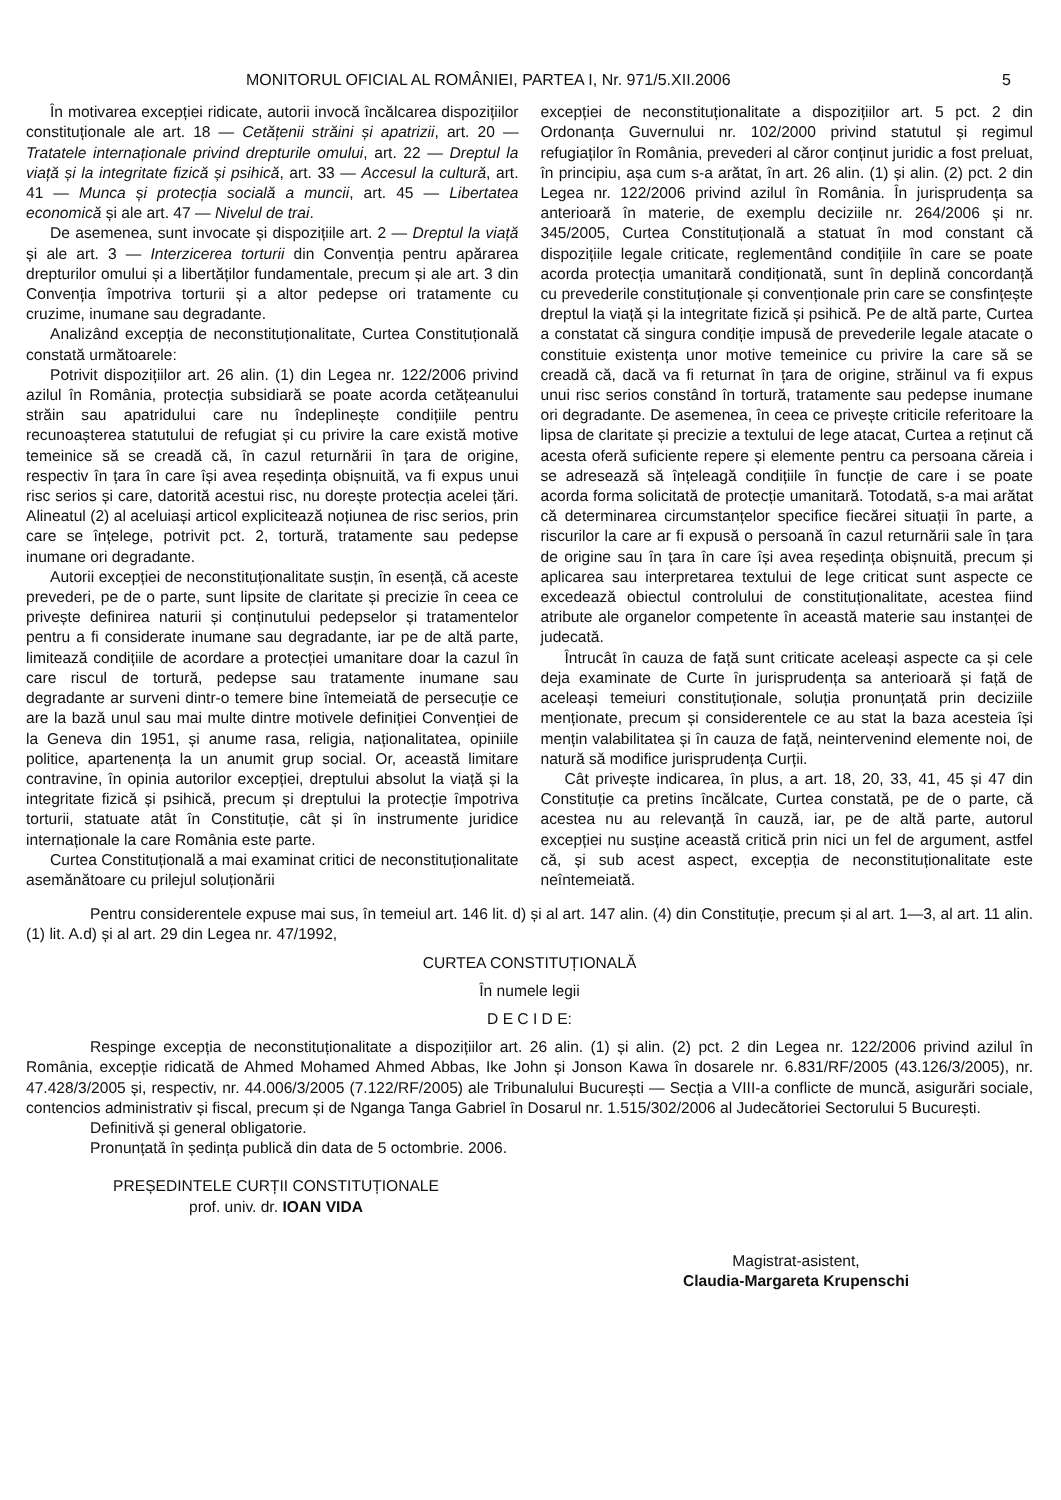MONITORUL OFICIAL AL ROMÂNIEI, PARTEA I, Nr. 971/5.XII.2006 5
În motivarea excepției ridicate, autorii invocă încălcarea dispozițiilor constituționale ale art. 18 — Cetățenii străini și apatrizii, art. 20 — Tratatele internaționale privind drepturile omului, art. 22 — Dreptul la viață și la integritate fizică și psihică, art. 33 — Accesul la cultură, art. 41 — Munca și protecția socială a muncii, art. 45 — Libertatea economică și ale art. 47 — Nivelul de trai.
De asemenea, sunt invocate și dispozițiile art. 2 — Dreptul la viață și ale art. 3 — Interzicerea torturii din Convenția pentru apărarea drepturilor omului și a libertăților fundamentale, precum și ale art. 3 din Convenția împotriva torturii și a altor pedepse ori tratamente cu cruzime, inumane sau degradante.
Analizând excepția de neconstituționalitate, Curtea Constituțională constată următoarele:
Potrivit dispozițiilor art. 26 alin. (1) din Legea nr. 122/2006 privind azilul în România, protecția subsidiară se poate acorda cetățeanului străin sau apatridului care nu îndeplinește condițiile pentru recunoașterea statutului de refugiat și cu privire la care există motive temeinice să se creadă că, în cazul returnării în țara de origine, respectiv în țara în care își avea reședința obișnuită, va fi expus unui risc serios și care, datorită acestui risc, nu dorește protecția acelei țări. Alineatul (2) al aceluiași articol explicitează noțiunea de risc serios, prin care se înțelege, potrivit pct. 2, tortură, tratamente sau pedepse inumane ori degradante.
Autorii excepției de neconstituționalitate susțin, în esență, că aceste prevederi, pe de o parte, sunt lipsite de claritate și precizie în ceea ce privește definirea naturii și conținutului pedepselor și tratamentelor pentru a fi considerate inumane sau degradante, iar pe de altă parte, limitează condițiile de acordare a protecției umanitare doar la cazul în care riscul de tortură, pedepse sau tratamente inumane sau degradante ar surveni dintr-o temere bine întemeiată de persecuție ce are la bază unul sau mai multe dintre motivele definiției Convenției de la Geneva din 1951, și anume rasa, religia, naționalitatea, opiniile politice, apartenența la un anumit grup social. Or, această limitare contravine, în opinia autorilor excepției, dreptului absolut la viață și la integritate fizică și psihică, precum și dreptului la protecție împotriva torturii, statuate atât în Constituție, cât și în instrumente juridice internaționale la care România este parte.
Curtea Constituțională a mai examinat critici de neconstituționalitate asemănătoare cu prilejul soluționării
excepției de neconstituționalitate a dispozițiilor art. 5 pct. 2 din Ordonanța Guvernului nr. 102/2000 privind statutul și regimul refugiaților în România, prevederi al căror conținut juridic a fost preluat, în principiu, așa cum s-a arătat, în art. 26 alin. (1) și alin. (2) pct. 2 din Legea nr. 122/2006 privind azilul în România. În jurisprudența sa anterioară în materie, de exemplu deciziile nr. 264/2006 și nr. 345/2005, Curtea Constituțională a statuat în mod constant că dispozițiile legale criticate, reglementând condițiile în care se poate acorda protecția umanitară condiționată, sunt în deplină concordanță cu prevederile constituționale și convenționale prin care se consfințește dreptul la viață și la integritate fizică și psihică. Pe de altă parte, Curtea a constatat că singura condiție impusă de prevederile legale atacate o constituie existența unor motive temeinice cu privire la care să se creadă că, dacă va fi returnat în țara de origine, străinul va fi expus unui risc serios constând în tortură, tratamente sau pedepse inumane ori degradante. De asemenea, în ceea ce privește criticile referitoare la lipsa de claritate și precizie a textului de lege atacat, Curtea a reținut că acesta oferă suficiente repere și elemente pentru ca persoana căreia i se adresează să înțeleagă condițiile în funcție de care i se poate acorda forma solicitată de protecție umanitară. Totodată, s-a mai arătat că determinarea circumstanțelor specifice fiecărei situații în parte, a riscurilor la care ar fi expusă o persoană în cazul returnării sale în țara de origine sau în țara în care își avea reședința obișnuită, precum și aplicarea sau interpretarea textului de lege criticat sunt aspecte ce excedează obiectul controlului de constituționalitate, acestea fiind atribute ale organelor competente în această materie sau instanței de judecată.
Întrucât în cauza de față sunt criticate aceleași aspecte ca și cele deja examinate de Curte în jurisprudența sa anterioară și față de aceleași temeiuri constituționale, soluția pronunțată prin deciziile menționate, precum și considerentele ce au stat la baza acesteia își mențin valabilitatea și în cauza de față, neintervenind elemente noi, de natură să modifice jurisprudența Curții.
Cât privește indicarea, în plus, a art. 18, 20, 33, 41, 45 și 47 din Constituție ca pretins încălcate, Curtea constată, pe de o parte, că acestea nu au relevanță în cauză, iar, pe de altă parte, autorul excepției nu susține această critică prin nici un fel de argument, astfel că, și sub acest aspect, excepția de neconstituționalitate este neîntemeiată.
Pentru considerentele expuse mai sus, în temeiul art. 146 lit. d) și al art. 147 alin. (4) din Constituție, precum și al art. 1—3, al art. 11 alin. (1) lit. A.d) și al art. 29 din Legea nr. 47/1992,
CURTEA CONSTITUȚIONALĂ
În numele legii
D E C I D E:
Respinge excepția de neconstituționalitate a dispozițiilor art. 26 alin. (1) și alin. (2) pct. 2 din Legea nr. 122/2006 privind azilul în România, excepție ridicată de Ahmed Mohamed Ahmed Abbas, Ike John și Jonson Kawa în dosarele nr. 6.831/RF/2005 (43.126/3/2005), nr. 47.428/3/2005 și, respectiv, nr. 44.006/3/2005 (7.122/RF/2005) ale Tribunalului București — Secția a VIII-a conflicte de muncă, asigurări sociale, contencios administrativ și fiscal, precum și de Nganga Tanga Gabriel în Dosarul nr. 1.515/302/2006 al Judecătoriei Sectorului 5 București.
Definitivă și general obligatorie.
Pronunțată în ședința publică din data de 5 octombrie. 2006.
PREȘEDINTELE CURȚII CONSTITUȚIONALE
prof. univ. dr. IOAN VIDA
Magistrat-asistent,
Claudia-Margareta Krupenschi